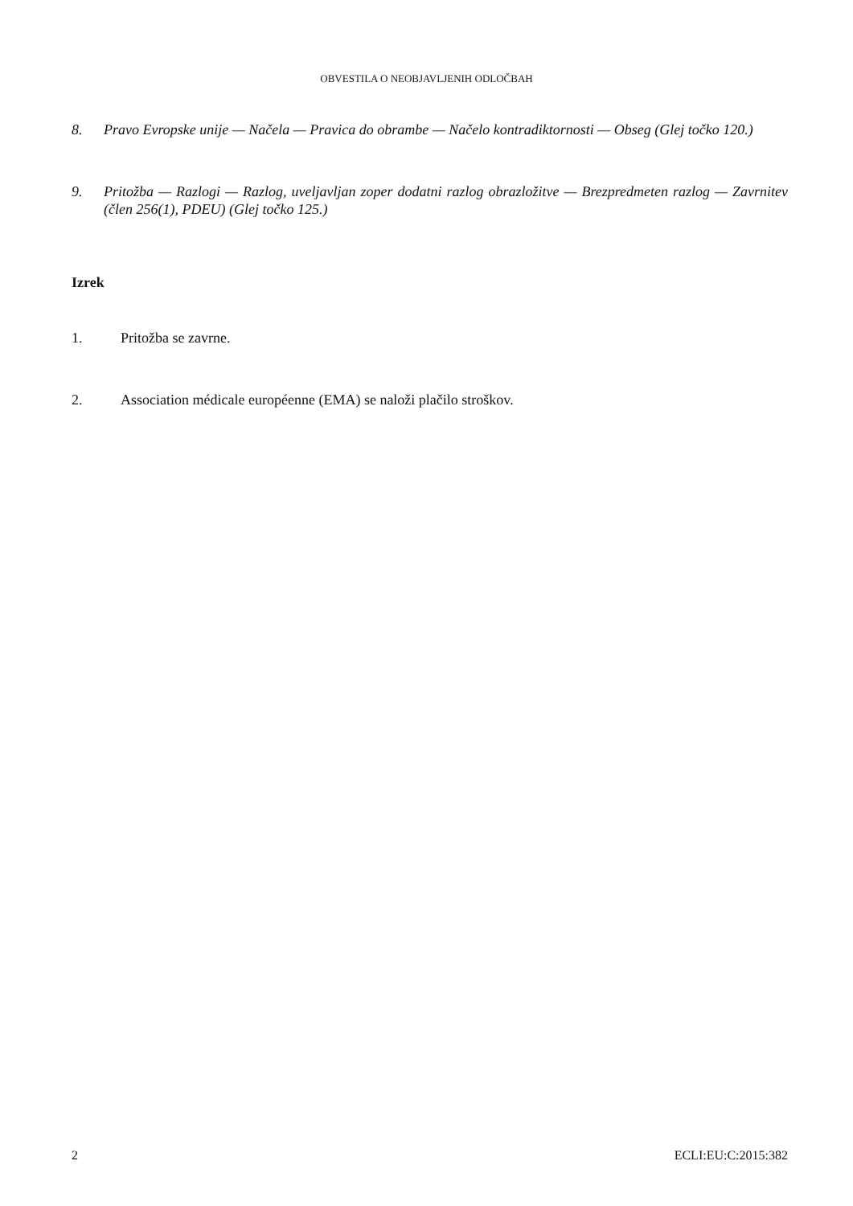OBVESTILA O NEOBJAVLJENIH ODLOČBAH
8. Pravo Evropske unije — Načela — Pravica do obrambe — Načelo kontradiktornosti — Obseg (Glej točko 120.)
9. Pritožba — Razlogi — Razlog, uveljavljan zoper dodatni razlog obrazložitve — Brezpredmeten razlog — Zavrnitev (člen 256(1), PDEU) (Glej točko 125.)
Izrek
1. Pritožba se zavrne.
2. Association médicale européenne (EMA) se naloži plačilo stroškov.
2 ECLI:EU:C:2015:382